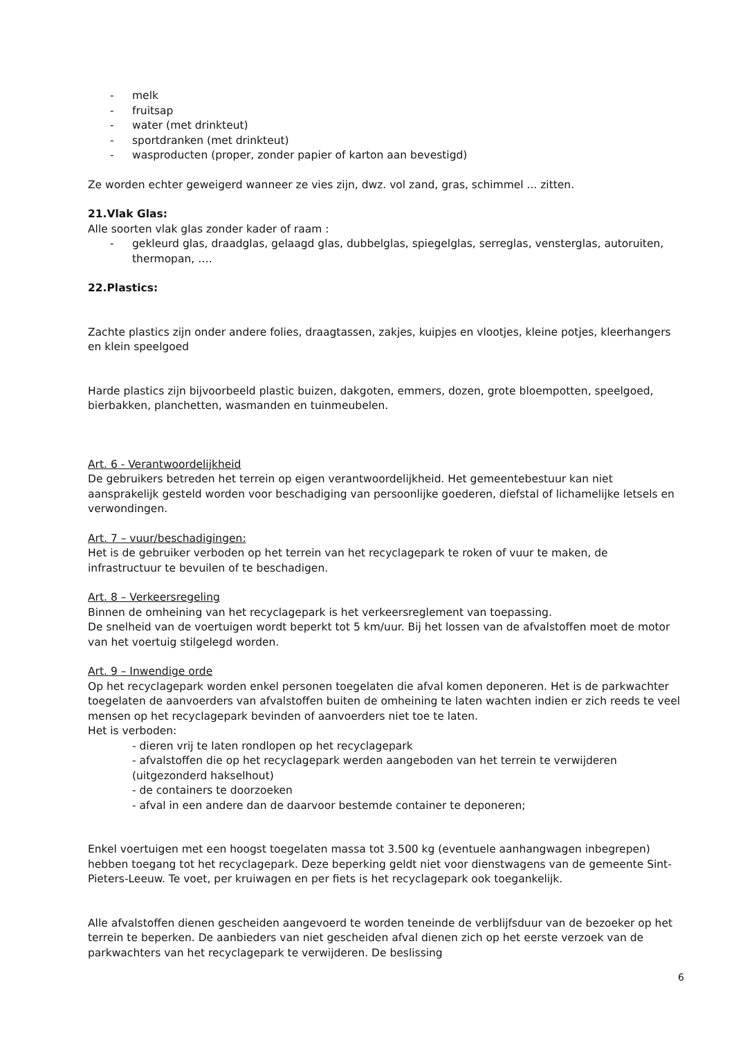- melk
- fruitsap
- water (met drinkteut)
- sportdranken (met drinkteut)
- wasproducten (proper, zonder papier of karton aan bevestigd)
Ze worden echter geweigerd wanneer ze vies zijn, dwz. vol zand, gras, schimmel ... zitten.
21.Vlak Glas:
Alle soorten vlak glas zonder kader of raam :
- gekleurd glas, draadglas, gelaagd glas, dubbelglas, spiegelglas, serreglas, vensterglas, autoruiten, thermopan, ….
22.Plastics:
Zachte plastics zijn onder andere folies, draagtassen, zakjes, kuipjes en vlootjes, kleine potjes, kleerhangers en klein speelgoed
Harde plastics zijn bijvoorbeeld plastic buizen, dakgoten, emmers, dozen, grote bloempotten, speelgoed, bierbakken, planchetten, wasmanden en tuinmeubelen.
Art. 6 - Verantwoordelijkheid
De gebruikers betreden het terrein op eigen verantwoordelijkheid. Het gemeentebestuur kan niet aansprakelijk gesteld worden voor beschadiging van persoonlijke goederen, diefstal of lichamelijke letsels en verwondingen.
Art. 7 – vuur/beschadigingen:
Het is de gebruiker verboden op het terrein van het recyclagepark te roken of vuur te maken, de infrastructuur te bevuilen of te beschadigen.
Art. 8 – Verkeersregeling
Binnen de omheining van het recyclagepark is het verkeersreglement van toepassing.
De snelheid van de voertuigen wordt beperkt tot 5 km/uur. Bij het lossen van de afvalstoffen moet de motor van het voertuig stilgelegd worden.
Art. 9 – Inwendige orde
Op het recyclagepark worden enkel personen toegelaten die afval komen deponeren. Het is de parkwachter toegelaten de aanvoerders van afvalstoffen buiten de omheining te laten wachten indien er zich reeds te veel mensen op het recyclagepark bevinden of aanvoerders niet toe te laten.
Het is verboden:
- dieren vrij te laten rondlopen op het recyclagepark
- afvalstoffen die op het recyclagepark werden aangeboden van het terrein te verwijderen (uitgezonderd hakselhout)
- de containers te doorzoeken
- afval in een andere dan de daarvoor bestemde container te deponeren;
Enkel voertuigen met een hoogst toegelaten massa tot 3.500 kg (eventuele aanhangwagen inbegrepen) hebben toegang tot het recyclagepark. Deze beperking geldt niet voor dienstwagens van de gemeente Sint-Pieters-Leeuw. Te voet, per kruiwagen en per fiets is het recyclagepark ook toegankelijk.
Alle afvalstoffen dienen gescheiden aangevoerd te worden teneinde de verblijfsduur van de bezoeker op het terrein te beperken. De aanbieders van niet gescheiden afval dienen zich op het eerste verzoek van de parkwachters van het recyclagepark te verwijderen. De beslissing
6